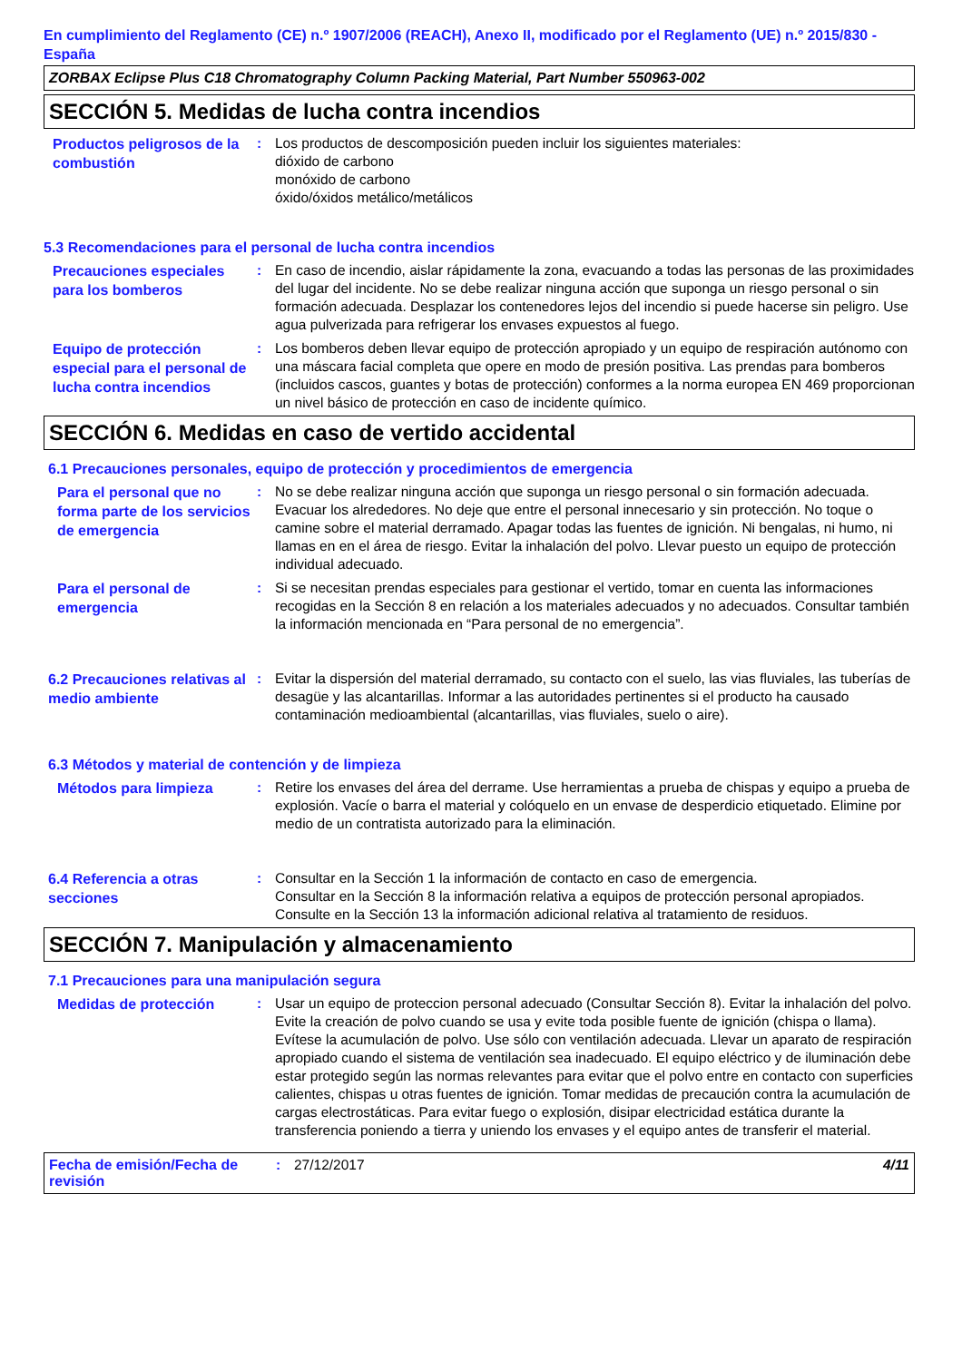En cumplimiento del Reglamento (CE) n.º 1907/2006 (REACH), Anexo II, modificado por el Reglamento (UE) n.º 2015/830 - España
ZORBAX Eclipse Plus C18 Chromatography Column Packing Material, Part Number 550963-002
SECCIÓN 5. Medidas de lucha contra incendios
Productos peligrosos de la combustión
: Los productos de descomposición pueden incluir los siguientes materiales:
dióxido de carbono
monóxido de carbono
óxido/óxidos metálico/metálicos
5.3 Recomendaciones para el personal de lucha contra incendios
Precauciones especiales para los bomberos
: En caso de incendio, aislar rápidamente la zona, evacuando a todas las personas de las proximidades del lugar del incidente. No se debe realizar ninguna acción que suponga un riesgo personal o sin formación adecuada. Desplazar los contenedores lejos del incendio si puede hacerse sin peligro. Use agua pulverizada para refrigerar los envases expuestos al fuego.
Equipo de protección especial para el personal de lucha contra incendios
: Los bomberos deben llevar equipo de protección apropiado y un equipo de respiración autónomo con una máscara facial completa que opere en modo de presión positiva. Las prendas para bomberos (incluidos cascos, guantes y botas de protección) conformes a la norma europea EN 469 proporcionan un nivel básico de protección en caso de incidente químico.
SECCIÓN 6. Medidas en caso de vertido accidental
6.1 Precauciones personales, equipo de protección y procedimientos de emergencia
Para el personal que no forma parte de los servicios de emergencia
: No se debe realizar ninguna acción que suponga un riesgo personal o sin formación adecuada. Evacuar los alrededores. No deje que entre el personal innecesario y sin protección. No toque o camine sobre el material derramado. Apagar todas las fuentes de ignición. Ni bengalas, ni humo, ni llamas en en el área de riesgo. Evitar la inhalación del polvo. Llevar puesto un equipo de protección individual adecuado.
Para el personal de emergencia
: Si se necesitan prendas especiales para gestionar el vertido, tomar en cuenta las informaciones recogidas en la Sección 8 en relación a los materiales adecuados y no adecuados. Consultar también la información mencionada en “Para personal de no emergencia”.
6.2 Precauciones relativas al medio ambiente
: Evitar la dispersión del material derramado, su contacto con el suelo, las vias fluviales, las tuberías de desagüe y las alcantarillas. Informar a las autoridades pertinentes si el producto ha causado contaminación medioambiental (alcantarillas, vias fluviales, suelo o aire).
6.3 Métodos y material de contención y de limpieza
Métodos para limpieza
: Retire los envases del área del derrame. Use herramientas a prueba de chispas y equipo a prueba de explosión. Vacíe o barra el material y colóquelo en un envase de desperdicio etiquetado. Elimine por medio de un contratista autorizado para la eliminación.
6.4 Referencia a otras secciones
: Consultar en la Sección 1 la información de contacto en caso de emergencia.
Consultar en la Sección 8 la información relativa a equipos de protección personal apropiados.
Consulte en la Sección 13 la información adicional relativa al tratamiento de residuos.
SECCIÓN 7. Manipulación y almacenamiento
7.1 Precauciones para una manipulación segura
Medidas de protección
: Usar un equipo de proteccion personal adecuado (Consultar Sección 8). Evitar la inhalación del polvo. Evite la creación de polvo cuando se usa y evite toda posible fuente de ignición (chispa o llama). Evítese la acumulación de polvo. Use sólo con ventilación adecuada. Llevar un aparato de respiración apropiado cuando el sistema de ventilación sea inadecuado. El equipo eléctrico y de iluminación debe estar protegido según las normas relevantes para evitar que el polvo entre en contacto con superficies calientes, chispas u otras fuentes de ignición. Tomar medidas de precaución contra la acumulación de cargas electrostáticas. Para evitar fuego o explosión, disipar electricidad estática durante la transferencia poniendo a tierra y uniendo los envases y el equipo antes de transferir el material.
Fecha de emisión/Fecha de revisión
: 27/12/2017 4/11